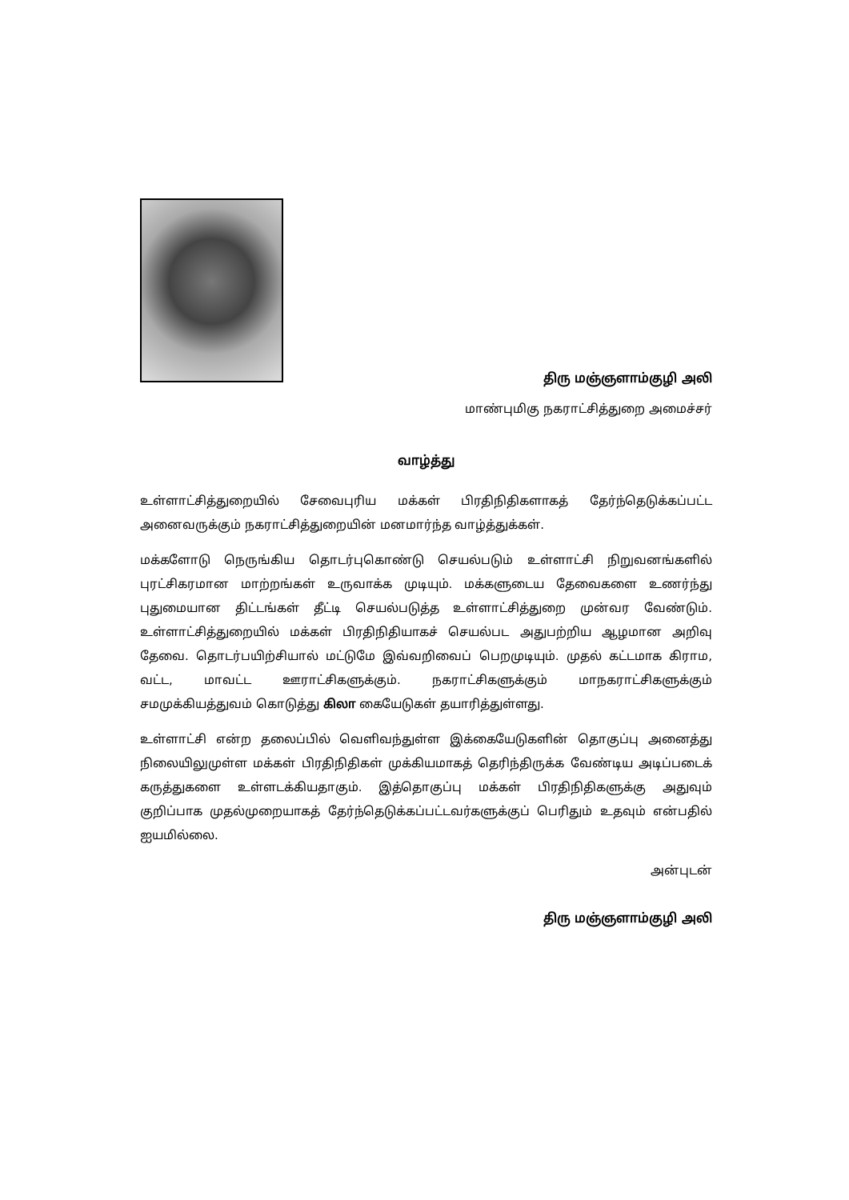திரு மஞ்ஞளாம்குழி அலி
மாண்புமிகு நகராட்சித்துறை அமைச்சர்
வாழ்த்து
உள்ளாட்சித்துறையில் சேவைபுரிய மக்கள் பிரதிநிதிகளாகத் தேர்ந்தெடுக்கப்பட்ட அனைவருக்கும் நகராட்சித்துறையின் மனமார்ந்த வாழ்த்துக்கள்.
மக்களோடு நெருங்கிய தொடர்புகொண்டு செயல்படும் உள்ளாட்சி நிறுவனங்களில் புரட்சிகரமான மாற்றங்கள் உருவாக்க முடியும். மக்களுடைய தேவைகளை உணர்ந்து புதுமையான திட்டங்கள் தீட்டி செயல்படுத்த உள்ளாட்சித்துறை முன்வர வேண்டும். உள்ளாட்சித்துறையில் மக்கள் பிரதிநிதியாகச் செயல்பட அதுபற்றிய ஆழமான அறிவு தேவை. தொடர்பயிற்சியால் மட்டுமே இவ்வறிவைப் பெறமுடியும். முதல் கட்டமாக கிராம, வட்ட, மாவட்ட ஊராட்சிகளுக்கும். நகராட்சிகளுக்கும் மாநகராட்சிகளுக்கும் சமமுக்கியத்துவம் கொடுத்து கிலா கையேடுகள் தயாரித்துள்ளது.
உள்ளாட்சி என்ற தலைப்பில் வெளிவந்துள்ள இக்கையேடுகளின் தொகுப்பு அனைத்து நிலையிலுமுள்ள மக்கள் பிரதிநிதிகள் முக்கியமாகத் தெரிந்திருக்க வேண்டிய அடிப்படைக் கருத்துகளை உள்ளடக்கியதாகும். இத்தொகுப்பு மக்கள் பிரதிநிதிகளுக்கு அதுவும் குறிப்பாக முதல்முறையாகத் தேர்ந்தெடுக்கப்பட்டவர்களுக்குப் பெரிதும் உதவும் என்பதில் ஐயமில்லை.
அன்புடன்
திரு மஞ்ஞளாம்குழி அலி